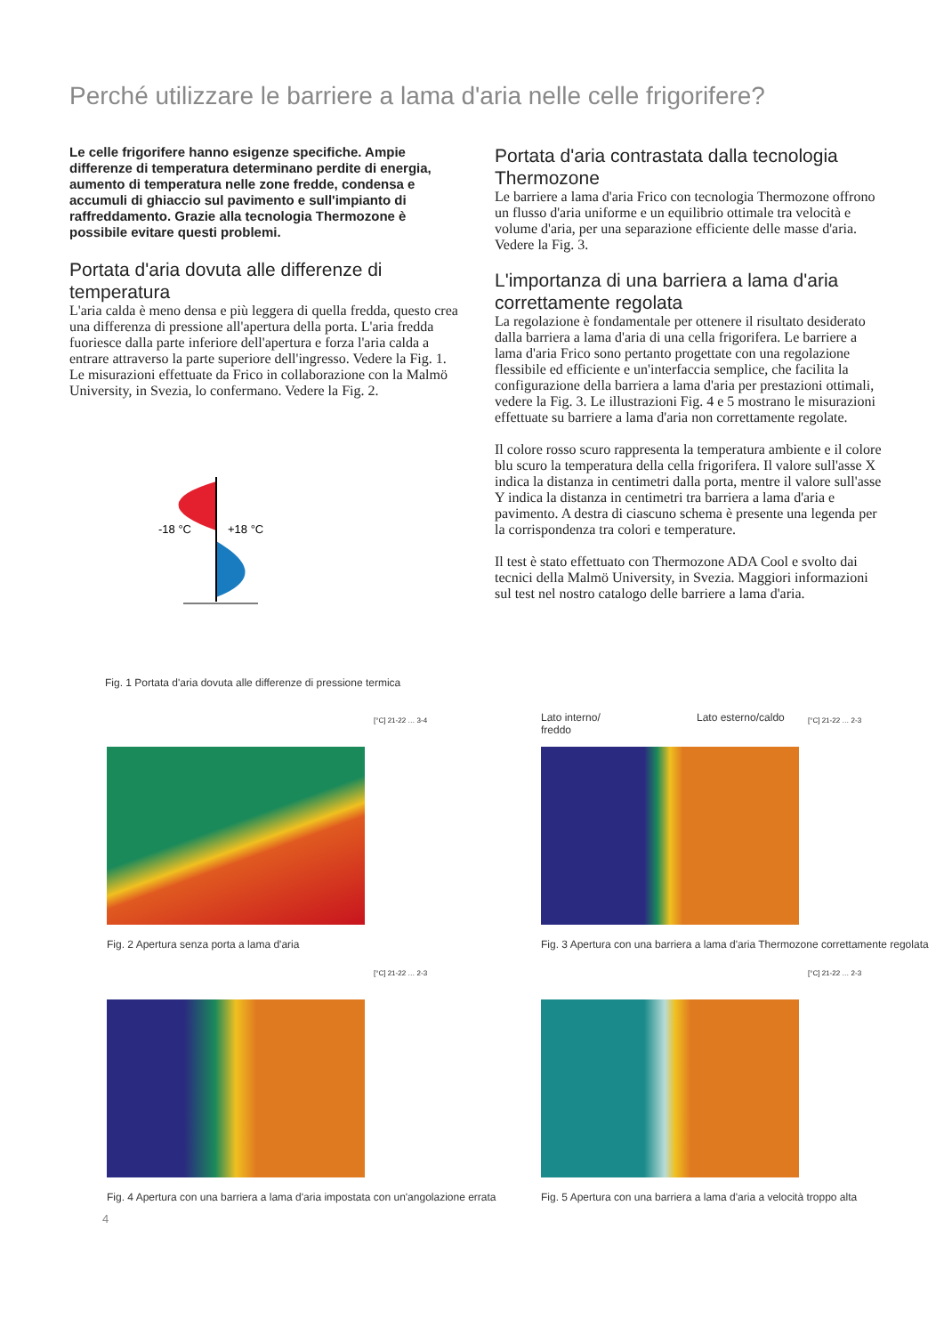Perché utilizzare le barriere a lama d'aria nelle celle frigorifere?
Le celle frigorifere hanno esigenze specifiche. Ampie differenze di temperatura determinano perdite di energia, aumento di temperatura nelle zone fredde, condensa e accumuli di ghiaccio sul pavimento e sull'impianto di raffreddamento. Grazie alla tecnologia Thermozone è possibile evitare questi problemi.
Portata d'aria dovuta alle differenze di temperatura
L'aria calda è meno densa e più leggera di quella fredda, questo crea una differenza di pressione all'apertura della porta. L'aria fredda fuoriesce dalla parte inferiore dell'apertura e forza l'aria calda a entrare attraverso la parte superiore dell'ingresso. Vedere la Fig. 1. Le misurazioni effettuate da Frico in collaborazione con la Malmö University, in Svezia, lo confermano. Vedere la Fig. 2.
-18 °C
+18 °C
Fig. 1 Portata d'aria dovuta alle differenze di pressione termica
Portata d'aria contrastata dalla tecnologia Thermozone
Le barriere a lama d'aria Frico con tecnologia Thermozone offrono un flusso d'aria uniforme e un equilibrio ottimale tra velocità e volume d'aria, per una separazione efficiente delle masse d'aria. Vedere la Fig. 3.
L'importanza di una barriera a lama d'aria correttamente regolata
La regolazione è fondamentale per ottenere il risultato desiderato dalla barriera a lama d'aria di una cella frigorifera. Le barriere a lama d'aria Frico sono pertanto progettate con una regolazione flessibile ed efficiente e un'interfaccia semplice, che facilita la configurazione della barriera a lama d'aria per prestazioni ottimali, vedere la Fig. 3. Le illustrazioni Fig. 4 e 5 mostrano le misurazioni effettuate su barriere a lama d'aria non correttamente regolate.
Il colore rosso scuro rappresenta la temperatura ambiente e il colore blu scuro la temperatura della cella frigorifera. Il valore sull'asse X indica la distanza in centimetri dalla porta, mentre il valore sull'asse Y indica la distanza in centimetri tra barriera a lama d'aria e pavimento. A destra di ciascuno schema è presente una legenda per la corrispondenza tra colori e temperature.
Il test è stato effettuato con Thermozone ADA Cool e svolto dai tecnici della Malmö University, in Svezia. Maggiori informazioni sul test nel nostro catalogo delle barriere a lama d'aria.
[°C] 21-22 … 3-4
Fig. 2 Apertura senza porta a lama d'aria
Lato interno/
freddo
Lato esterno/caldo [°C] 21-22 … 2-3
Fig. 3 Apertura con una barriera a lama d'aria Thermozone correttamente regolata
[°C] 21-22 … 2-3
Fig. 4 Apertura con una barriera a lama d'aria impostata con un'angolazione errata
[°C] 21-22 … 2-3
Fig. 5 Apertura con una barriera a lama d'aria a velocità troppo alta
4